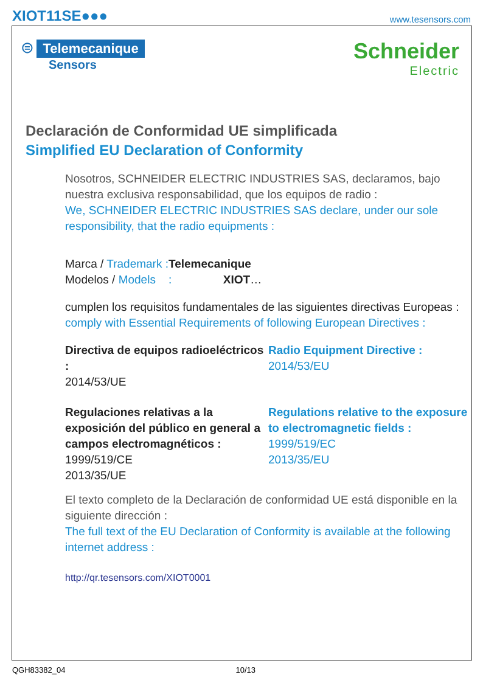XIOT11SE●●● www.tesensors.com
⊜ Telemecanique
Sensors
Schneider
Electric
Declaración de Conformidad UE simplificada
Simplified EU Declaration of Conformity
Nosotros, SCHNEIDER ELECTRIC INDUSTRIES SAS, declaramos, bajo nuestra exclusiva responsabilidad, que los equipos de radio :
We, SCHNEIDER ELECTRIC INDUSTRIES SAS declare, under our sole responsibility, that the radio equipments :
Marca / Trademark : Telemecanique
Modelos / Models : XIOT…
cumplen los requisitos fundamentales de las siguientes directivas Europeas :
comply with Essential Requirements of following European Directives :
Directiva de equipos radioeléctricos :
2014/53/UE
Radio Equipment Directive :
2014/53/EU
Regulaciones relativas a la exposición del público en general a campos electromagnéticos :
1999/519/CE
2013/35/UE
Regulations relative to the exposure to electromagnetic fields :
1999/519/EC
2013/35/EU
El texto completo de la Declaración de conformidad UE está disponible en la siguiente dirección :
The full text of the EU Declaration of Conformity is available at the following internet address :
http://qr.tesensors.com/XIOT0001
QGH83382_04 10/13